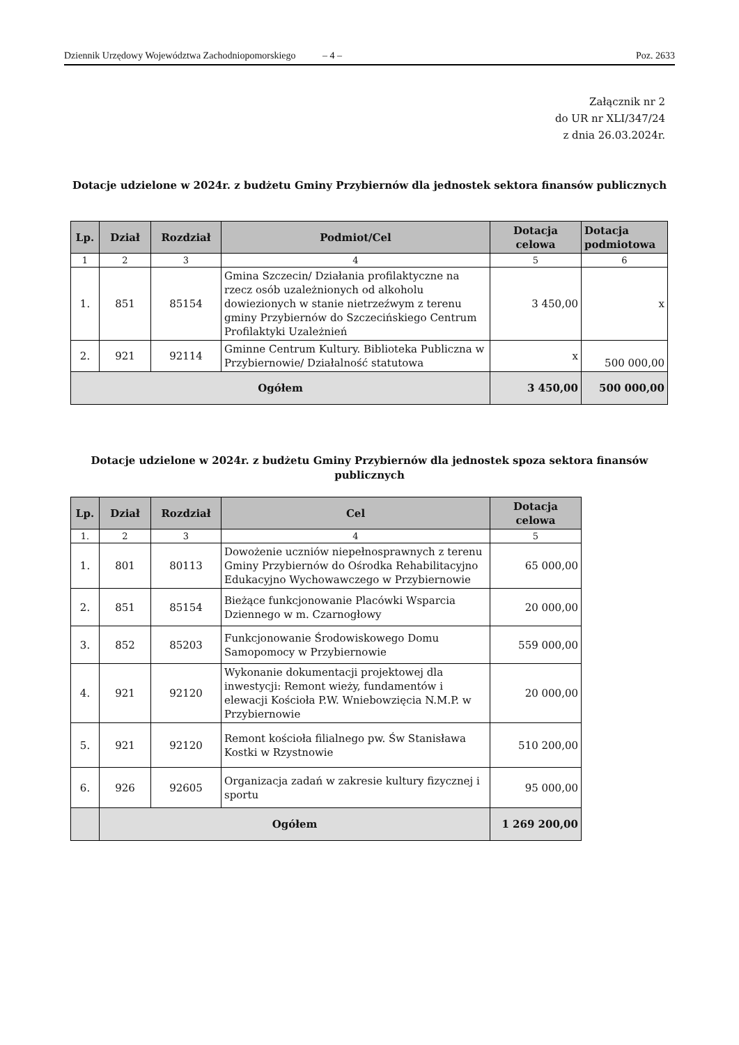Dziennik Urzędowy Województwa Zachodniopomorskiego – 4 – Poz. 2633
Załącznik nr 2
do UR nr XLI/347/24
z dnia 26.03.2024r.
Dotacje udzielone w 2024r. z budżetu Gminy Przybiernów dla jednostek sektora finansów publicznych
| Lp. | Dział | Rozdział | Podmiot/Cel | Dotacja celowa | Dotacja podmiotowa |
| --- | --- | --- | --- | --- | --- |
| 1 | 2 | 3 | 4 | 5 | 6 |
| 1. | 851 | 85154 | Gmina Szczecin/ Działania profilaktyczne na rzecz osób uzależnionych od alkoholu dowiezionych w stanie nietrzeźwym z terenu gminy Przybiernów do Szczecińskiego Centrum Profilaktyki Uzależnień | 3 450,00 | x |
| 2. | 921 | 92114 | Gminne Centrum Kultury. Biblioteka Publiczna w Przybiernowie/ Działalność statutowa | x | 500 000,00 |
| Ogółem | | | | 3 450,00 | 500 000,00 |
Dotacje udzielone w 2024r. z budżetu Gminy Przybiernów dla jednostek spoza sektora finansów publicznych
| Lp. | Dział | Rozdział | Cel | Dotacja celowa |
| --- | --- | --- | --- | --- |
| 1. | 2 | 3 | 4 | 5 |
| 1. | 801 | 80113 | Dowożenie uczniów niepełnosprawnych z terenu Gminy Przybiernów do Ośrodka Rehabilitacyjno Edukacyjno Wychowawczego w Przybiernowie | 65 000,00 |
| 2. | 851 | 85154 | Bieżące funkcjonowanie Placówki Wsparcia Dziennego w m. Czarnogłowy | 20 000,00 |
| 3. | 852 | 85203 | Funkcjonowanie Środowiskowego Domu Samopomocy w Przybiernowie | 559 000,00 |
| 4. | 921 | 92120 | Wykonanie dokumentacji projektowej dla inwestycji: Remont wieży, fundamentów i elewacji Kościoła P.W. Wniebowzięcia N.M.P. w Przybiernowie | 20 000,00 |
| 5. | 921 | 92120 | Remont kościoła filialnego pw. Św Stanisława Kostki w Rzystnowie | 510 200,00 |
| 6. | 926 | 92605 | Organizacja zadań w zakresie kultury fizycznej i sportu | 95 000,00 |
| | Ogółem | | | 1 269 200,00 |